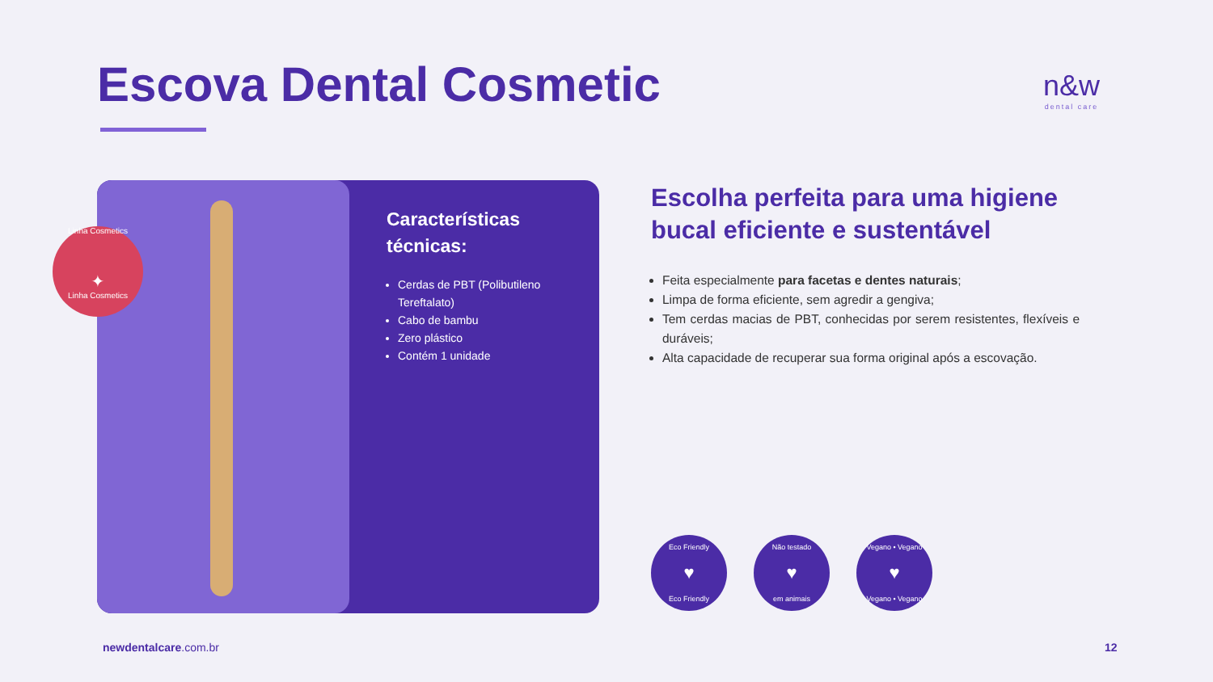Escova Dental Cosmetic
n&w
dental care
Linha Cosmetics
✦
Linha Cosmetics
Características técnicas:
Cerdas de PBT (Polibutileno Tereftalato)
Cabo de bambu
Zero plástico
Contém 1 unidade
Escolha perfeita para uma higiene bucal eficiente e sustentável
Feita especialmente para facetas e dentes naturais;
Limpa de forma eficiente, sem agredir a gengiva;
Tem cerdas macias de PBT, conhecidas por serem resistentes, flexíveis e duráveis;
Alta capacidade de recuperar sua forma original após a escovação.
Eco Friendly
♥
Eco Friendly
Não testado
♥
em animais
Vegano • Vegano
♥
Vegano • Vegano
newdentalcare.com.br 12